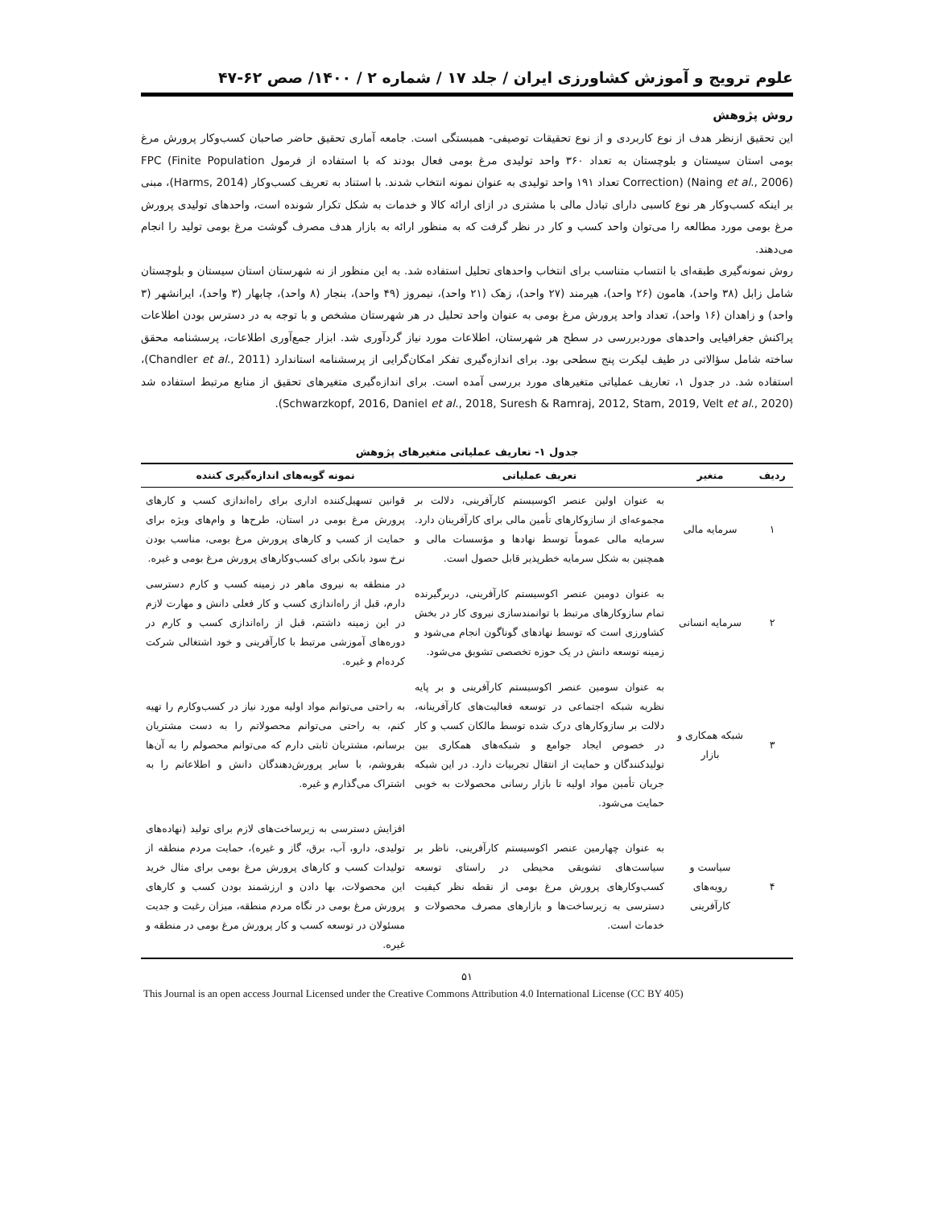علوم ترویج و آموزش کشاورزی ایران / جلد ۱۷ / شماره ۲ / ۱۴۰۰/ صص ۶۲-۴۷
روش پژوهش
این تحقیق ازنظر هدف از نوع کاربردی و از نوع تحقیقات توصیفی- همبستگی است. جامعه آماری تحقیق حاضر صاحبان کسب‌وکار پرورش مرغ بومی استان سیستان و بلوچستان به تعداد ۳۶۰ واحد تولیدی مرغ بومی فعال بودند که با استفاده از فرمول FPC (Finite Population Correction) (Naing et al., 2006) تعداد ۱۹۱ واحد تولیدی به عنوان نمونه انتخاب شدند. با استناد به تعریف کسب‌وکار (Harms, 2014)، مبنی بر اینکه کسب‌وکار هر نوع کاسبی دارای تبادل مالی با مشتری در ازای ارائه کالا و خدمات به شکل تکرار شونده است، واحدهای تولیدی پرورش مرغ بومی مورد مطالعه را می‌توان واحد کسب و کار در نظر گرفت که به منظور ارائه به بازار هدف مصرف گوشت مرغ بومی تولید را انجام می‌دهند.
روش نمونه‌گیری طبقه‌ای با انتساب متناسب برای انتخاب واحدهای تحلیل استفاده شد. به این منظور از نه شهرستان استان سیستان و بلوچستان شامل زابل (۳۸ واحد)، هامون (۲۶ واحد)، هیرمند (۲۷ واحد)، زهک (۲۱ واحد)، نیمروز (۴۹ واحد)، بنجار (۸ واحد)، چابهار (۳ واحد)، ایرانشهر (۳ واحد) و زاهدان (۱۶ واحد)، تعداد واحد پرورش مرغ بومی به عنوان واحد تحلیل در هر شهرستان مشخص و با توجه به در دسترس بودن اطلاعات پراکنش جغرافیایی واحدهای موردبررسی در سطح هر شهرستان، اطلاعات مورد نیاز گردآوری شد. ابزار جمع‌آوری اطلاعات، پرسشنامه محقق ساخته شامل سؤالاتی در طیف لیکرت پنج سطحی بود. برای اندازه‌گیری تفکر امکان‌گرایی از پرسشنامه استاندارد (Chandler et al., 2011)، استفاده شد. در جدول ۱، تعاریف عملیاتی متغیرهای مورد بررسی آمده است. برای اندازه‌گیری متغیرهای تحقیق از منابع مرتبط استفاده شد (Schwarzkopf, 2016, Daniel et al., 2018, Suresh & Ramraj, 2012, Stam, 2019, Velt et al., 2020).
جدول ۱- تعاریف عملیاتی متغیرهای پژوهش
| ردیف | متغیر | تعریف عملیاتی | نمونه گویه‌های اندازه‌گیری کننده |
| --- | --- | --- | --- |
| ۱ | سرمایه مالی | به عنوان اولین عنصر اکوسیستم کارآفرینی، دلالت بر مجموعه‌ای از سازوکارهای تأمین مالی برای کارآفرینان دارد. سرمایه مالی عموماً توسط نهادها و مؤسسات مالی و همچنین به شکل سرمایه خطرپذیر قابل حصول است. | قوانین تسهیل‌کننده اداری برای راه‌اندازی کسب و کارهای پرورش مرغ بومی در استان، طرح‌ها و وام‌های ویژه برای حمایت از کسب و کارهای پرورش مرغ بومی، مناسب بودن نرخ سود بانکی برای کسب‌وکارهای پرورش مرغ بومی و غیره. |
| ۲ | سرمایه انسانی | به عنوان دومین عنصر اکوسیستم کارآفرینی، دربرگیرنده تمام سازوکارهای مرتبط با توانمندسازی نیروی کار در بخش کشاورزی است که توسط نهادهای گوناگون انجام می‌شود و زمینه توسعه دانش در یک حوزه تخصصی تشویق می‌شود. | در منطقه به نیروی ماهر در زمینه کسب و کارم دسترسی دارم، قبل از راه‌اندازی کسب و کار فعلی دانش و مهارت لازم در این زمینه داشتم، قبل از راه‌اندازی کسب و کارم در دوره‌های آموزشی مرتبط با کارآفرینی و خود اشتغالی شرکت کرده‌ام و غیره. |
| ۳ | شبکه همکاری و بازار | به عنوان سومین عنصر اکوسیستم کارآفرینی و بر پایه نظریه شبکه اجتماعی در توسعه فعالیت‌های کارآفرینانه، دلالت بر سازوکارهای درک شده توسط مالکان کسب و کار در خصوص ایجاد جوامع و شبکه‌های همکاری بین تولیدکنندگان و حمایت از انتقال تجربیات دارد. در این شبکه جریان تأمین مواد اولیه تا بازار رسانی محصولات به خوبی حمایت می‌شود. | به راحتی می‌توانم مواد اولیه مورد نیاز در کسب‌وکارم را تهیه کنم، به راحتی می‌توانم محصولاتم را به دست مشتریان برسانم، مشتریان ثابتی دارم که می‌توانم محصولم را به آن‌ها بفروشم، با سایر پرورش‌دهندگان دانش و اطلاعاتم را به اشتراک می‌گذارم و غیره. |
| ۴ | سیاست و رویه‌های کارآفرینی | به عنوان چهارمین عنصر اکوسیستم کارآفرینی، ناظر بر سیاست‌های تشویقی محیطی در راستای توسعه کسب‌وکارهای پرورش مرغ بومی از نقطه نظر کیفیت دسترسی به زیرساخت‌ها و بازارهای مصرف محصولات و خدمات است. | افزایش دسترسی به زیرساخت‌های لازم برای تولید (نهاده‌های تولیدی، دارو، آب، برق، گاز و غیره)، حمایت مردم منطقه از تولیدات کسب و کارهای پرورش مرغ بومی برای مثال خرید این محصولات، بها دادن و ارزشمند بودن کسب و کارهای پرورش مرغ بومی در نگاه مردم منطقه، میزان رغبت و جدیت مسئولان در توسعه کسب و کار پرورش مرغ بومی در منطقه و غیره. |
۵۱
This Journal is an open access Journal Licensed under the Creative Commons Attribution 4.0 International License (CC BY 405)